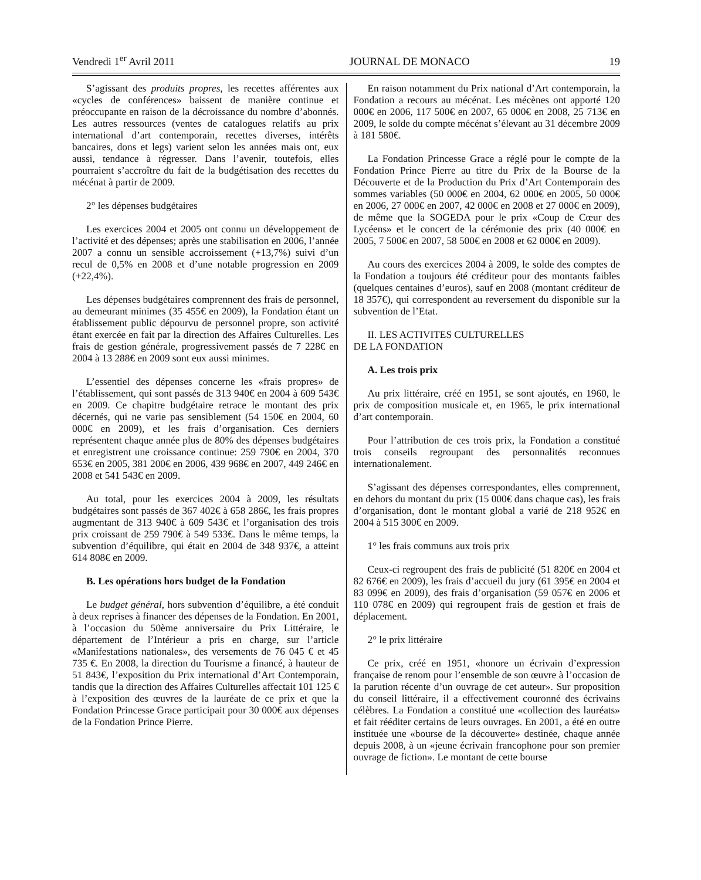Vendredi 1<sup>er</sup> Avril 2011 JOURNAL DE MONACO 19
S’agissant des produits propres, les recettes afférentes aux «cycles de conférences» baissent de manière continue et préoccupante en raison de la décroissance du nombre d’abonnés. Les autres ressources (ventes de catalogues relatifs au prix international d’art contemporain, recettes diverses, intérêts bancaires, dons et legs) varient selon les années mais ont, eux aussi, tendance à régresser. Dans l’avenir, toutefois, elles pourraient s’accroître du fait de la budgétisation des recettes du mécénat à partir de 2009.
2° les dépenses budgétaires
Les exercices 2004 et 2005 ont connu un développement de l’activité et des dépenses; après une stabilisation en 2006, l’année 2007 a connu un sensible accroissement (+13,7%) suivi d’un recul de 0,5% en 2008 et d’une notable progression en 2009 (+22,4%).
Les dépenses budgétaires comprennent des frais de personnel, au demeurant minimes (35 455€ en 2009), la Fondation étant un établissement public dépourvu de personnel propre, son activité étant exercée en fait par la direction des Affaires Culturelles. Les frais de gestion générale, progressivement passés de 7 228€ en 2004 à 13 288€ en 2009 sont eux aussi minimes.
L’essentiel des dépenses concerne les «frais propres» de l’établissement, qui sont passés de 313 940€ en 2004 à 609 543€ en 2009. Ce chapitre budgétaire retrace le montant des prix décernés, qui ne varie pas sensiblement (54 150€ en 2004, 60 000€ en 2009), et les frais d’organisation. Ces derniers représentent chaque année plus de 80% des dépenses budgétaires et enregistrent une croissance continue: 259 790€ en 2004, 370 653€ en 2005, 381 200€ en 2006, 439 968€ en 2007, 449 246€ en 2008 et 541 543€ en 2009.
Au total, pour les exercices 2004 à 2009, les résultats budgétaires sont passés de 367 402€ à 658 286€, les frais propres augmentant de 313 940€ à 609 543€ et l’organisation des trois prix croissant de 259 790€ à 549 533€. Dans le même temps, la subvention d’équilibre, qui était en 2004 de 348 937€, a atteint 614 808€ en 2009.
B. Les opérations hors budget de la Fondation
Le budget général, hors subvention d’équilibre, a été conduit à deux reprises à financer des dépenses de la Fondation. En 2001, à l’occasion du 50ème anniversaire du Prix Littéraire, le département de l’Intérieur a pris en charge, sur l’article «Manifestations nationales», des versements de 76 045 € et 45 735 €. En 2008, la direction du Tourisme a financé, à hauteur de 51 843€, l’exposition du Prix international d’Art Contemporain, tandis que la direction des Affaires Culturelles affectait 101 125 € à l’exposition des œuvres de la lauréate de ce prix et que la Fondation Princesse Grace participait pour 30 000€ aux dépenses de la Fondation Prince Pierre.
En raison notamment du Prix national d’Art contemporain, la Fondation a recours au mécénat. Les mécènes ont apporté 120 000€ en 2006, 117 500€ en 2007, 65 000€ en 2008, 25 713€ en 2009, le solde du compte mécénat s’élevant au 31 décembre 2009 à 181 580€.
La Fondation Princesse Grace a réglé pour le compte de la Fondation Prince Pierre au titre du Prix de la Bourse de la Découverte et de la Production du Prix d’Art Contemporain des sommes variables (50 000€ en 2004, 62 000€ en 2005, 50 000€ en 2006, 27 000€ en 2007, 42 000€ en 2008 et 27 000€ en 2009), de même que la SOGEDA pour le prix «Coup de Cœur des Lycéens» et le concert de la cérémonie des prix (40 000€ en 2005, 7 500€ en 2007, 58 500€ en 2008 et 62 000€ en 2009).
Au cours des exercices 2004 à 2009, le solde des comptes de la Fondation a toujours été créditeur pour des montants faibles (quelques centaines d’euros), sauf en 2008 (montant créditeur de 18 357€), qui correspondent au reversement du disponible sur la subvention de l’Etat.
II. LES ACTIVITES CULTURELLES
DE LA FONDATION
A. Les trois prix
Au prix littéraire, créé en 1951, se sont ajoutés, en 1960, le prix de composition musicale et, en 1965, le prix international d’art contemporain.
Pour l’attribution de ces trois prix, la Fondation a constitué trois conseils regroupant des personnalités reconnues internationalement.
S’agissant des dépenses correspondantes, elles comprennent, en dehors du montant du prix (15 000€ dans chaque cas), les frais d’organisation, dont le montant global a varié de 218 952€ en 2004 à 515 300€ en 2009.
1° les frais communs aux trois prix
Ceux-ci regroupent des frais de publicité (51 820€ en 2004 et 82 676€ en 2009), les frais d’accueil du jury (61 395€ en 2004 et 83 099€ en 2009), des frais d’organisation (59 057€ en 2006 et 110 078€ en 2009) qui regroupent frais de gestion et frais de déplacement.
2° le prix littéraire
Ce prix, créé en 1951, «honore un écrivain d’expression française de renom pour l’ensemble de son œuvre à l’occasion de la parution récente d’un ouvrage de cet auteur». Sur proposition du conseil littéraire, il a effectivement couronné des écrivains célèbres. La Fondation a constitué une «collection des lauréats» et fait rééditer certains de leurs ouvrages. En 2001, a été en outre instituée une «bourse de la découverte» destinée, chaque année depuis 2008, à un «jeune écrivain francophone pour son premier ouvrage de fiction». Le montant de cette bourse